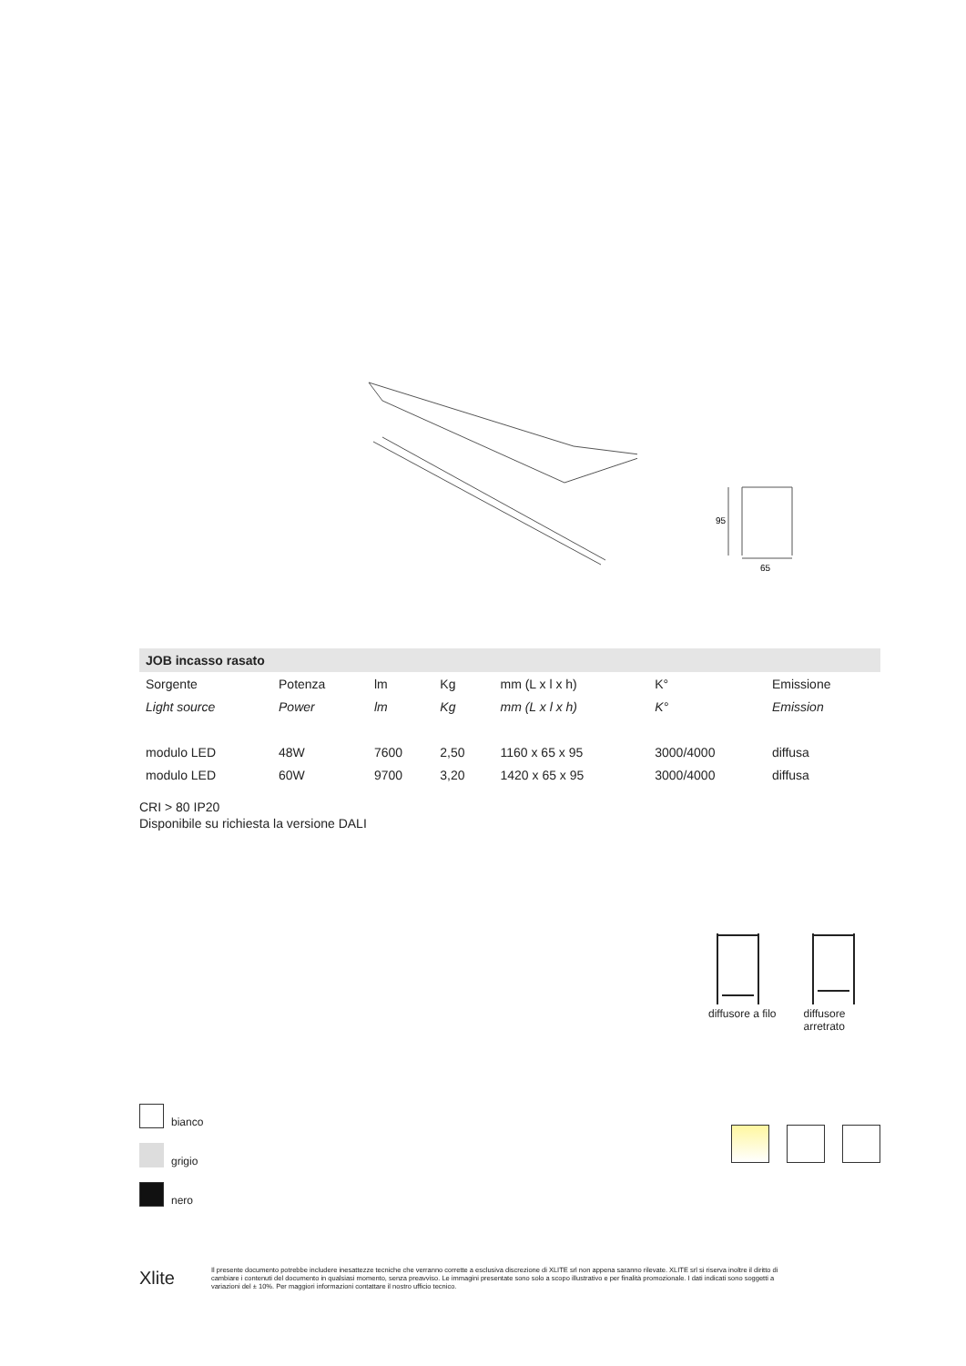95
65
| JOB incasso rasato | | | | | | |
| --- | --- | --- | --- | --- | --- | --- |
| Sorgente | Potenza | lm | Kg | mm (L x l x h) | K° | Emissione |
| Light source | Power | lm | Kg | mm (L x l x h) | K° | Emission |
| modulo LED | 48W | 7600 | 2,50 | 1160 x 65 x 95 | 3000/4000 | diffusa |
| modulo LED | 60W | 9700 | 3,20 | 1420 x 65 x 95 | 3000/4000 | diffusa |
CRI > 80 IP20
Disponibile su richiesta la versione DALI
diffusore a filo
diffusore
arretrato
bianco
grigio
nero
Xlite
Il presente documento potrebbe includere inesattezze tecniche che verranno corrette a esclusiva discrezione di XLITE srl non appena saranno rilevate. XLITE srl si riserva inoltre il diritto di cambiare i contenuti del documento in qualsiasi momento, senza preavviso. Le immagini presentate sono solo a scopo illustrativo e per finalità promozionale. I dati indicati sono soggetti a variazioni del ± 10%. Per maggiori informazioni contattare il nostro ufficio tecnico.